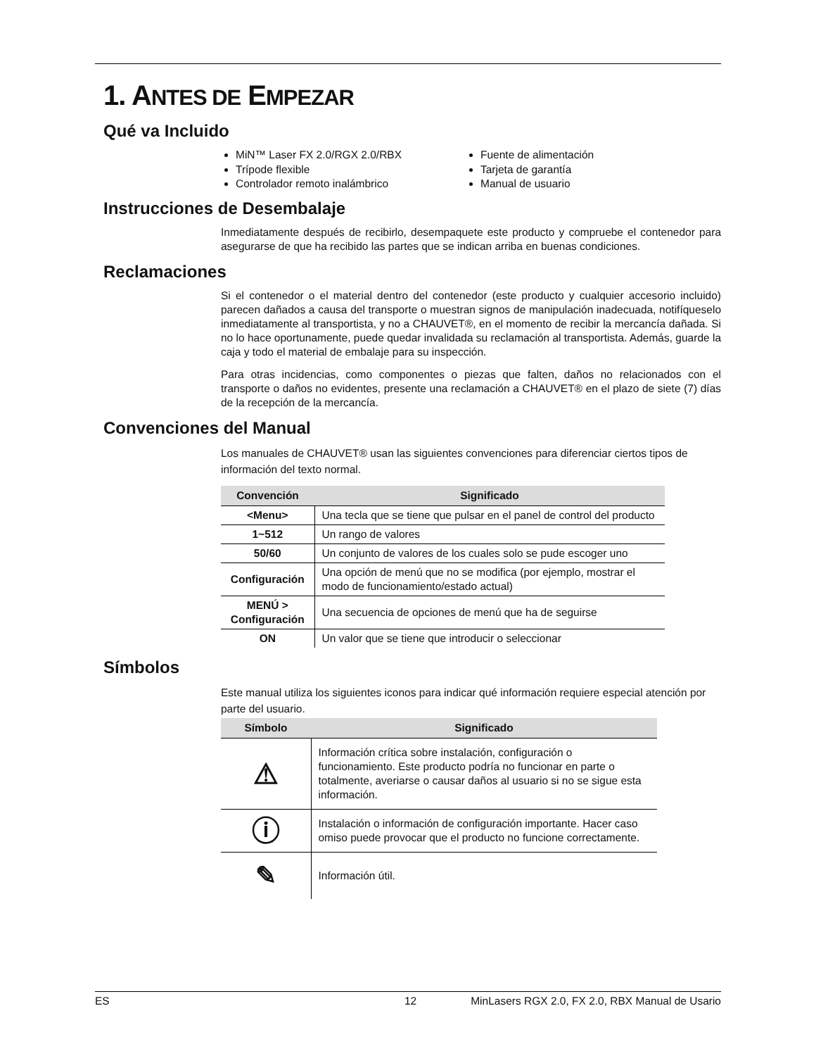1. ANTES DE EMPEZAR
Qué va Incluido
MiN™ Laser FX 2.0/RGX 2.0/RBX
Trípode flexible
Controlador remoto inalámbrico
Fuente de alimentación
Tarjeta de garantía
Manual de usuario
Instrucciones de Desembalaje
Inmediatamente después de recibirlo, desempaquete este producto y compruebe el contenedor para asegurarse de que ha recibido las partes que se indican arriba en buenas condiciones.
Reclamaciones
Si el contenedor o el material dentro del contenedor (este producto y cualquier accesorio incluido) parecen dañados a causa del transporte o muestran signos de manipulación inadecuada, notifíqueselo inmediatamente al transportista, y no a CHAUVET®, en el momento de recibir la mercancía dañada. Si no lo hace oportunamente, puede quedar invalidada su reclamación al transportista. Además, guarde la caja y todo el material de embalaje para su inspección.
Para otras incidencias, como componentes o piezas que falten, daños no relacionados con el transporte o daños no evidentes, presente una reclamación a CHAUVET® en el plazo de siete (7) días de la recepción de la mercancía.
Convenciones del Manual
Los manuales de CHAUVET® usan las siguientes convenciones para diferenciar ciertos tipos de información del texto normal.
| Convención | Significado |
| --- | --- |
| <Menu> | Una tecla que se tiene que pulsar en el panel de control del producto |
| 1~512 | Un rango de valores |
| 50/60 | Un conjunto de valores de los cuales solo se pude escoger uno |
| Configuración | Una opción de menú que no se modifica (por ejemplo, mostrar el modo de funcionamiento/estado actual) |
| MENÚ > Configuración | Una secuencia de opciones de menú que ha de seguirse |
| ON | Un valor que se tiene que introducir o seleccionar |
Símbolos
Este manual utiliza los siguientes iconos para indicar qué información requiere especial atención por parte del usuario.
| Símbolo | Significado |
| --- | --- |
| ⚠ | Información crítica sobre instalación, configuración o funcionamiento. Este producto podría no funcionar en parte o totalmente, averiarse o causar daños al usuario si no se sigue esta información. |
| ⓘ | Instalación o información de configuración importante. Hacer caso omiso puede provocar que el producto no funcione correctamente. |
| ✎ | Información útil. |
ES 12 MinLasers RGX 2.0, FX 2.0, RBX Manual de Usario